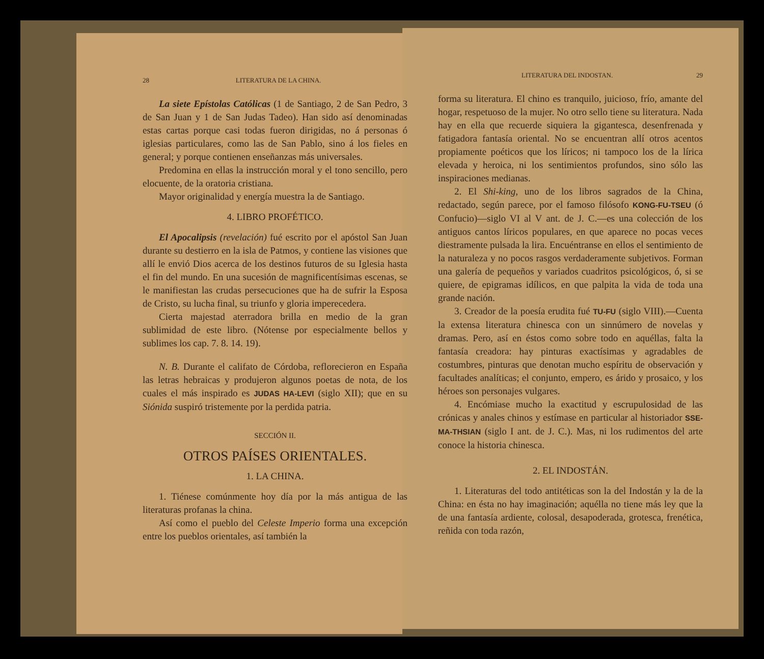28 LITERATURA DE LA CHINA.
La siete Epístolas Católicas (1 de Santiago, 2 de San Pedro, 3 de San Juan y 1 de San Judas Tadeo). Han sido así denominadas estas cartas porque casi todas fueron dirigidas, no á personas ó iglesias particulares, como las de San Pablo, sino á los fieles en general; y porque contienen enseñanzas más universales.
Predomina en ellas la instrucción moral y el tono sencillo, pero elocuente, de la oratoria cristiana.
Mayor originalidad y energía muestra la de Santiago.
4. LIBRO PROFÉTICO.
El Apocalipsis (revelación) fué escrito por el apóstol San Juan durante su destierro en la isla de Patmos, y contiene las visiones que allí le envió Dios acerca de los destinos futuros de su Iglesia hasta el fin del mundo. En una sucesión de magnificentísimas escenas, se le manifiestan las crudas persecuciones que ha de sufrir la Esposa de Cristo, su lucha final, su triunfo y gloria imperecedera.
Cierta majestad aterradora brilla en medio de la gran sublimidad de este libro. (Nótense por especialmente bellos y sublimes los cap. 7. 8. 14. 19).
N. B. Durante el califato de Córdoba, reflorecieron en España las letras hebraicas y produjeron algunos poetas de nota, de los cuales el más inspirado es JUDAS HA-LEVI (siglo XII); que en su Siónida suspiró tristemente por la perdida patria.
SECCIÓN II.
OTROS PAÍSES ORIENTALES.
1. LA CHINA.
1. Tiénese comúnmente hoy día por la más antigua de las literaturas profanas la china.
Así como el pueblo del Celeste Imperio forma una excepción entre los pueblos orientales, así también la
LITERATURA DEL INDOSTAN. 29
forma su literatura. El chino es tranquilo, juicioso, frío, amante del hogar, respetuoso de la mujer. No otro sello tiene su literatura. Nada hay en ella que recuerde siquiera la gigantesca, desenfrenada y fatigadora fantasía oriental. No se encuentran allí otros acentos propiamente poéticos que los líricos; ni tampoco los de la lírica elevada y heroica, ni los sentimientos profundos, sino sólo las inspiraciones medianas.
2. El Shi-king, uno de los libros sagrados de la China, redactado, según parece, por el famoso filósofo KONG-FU-TSEU (ó Confucio)—siglo VI al V ant. de J. C.—es una colección de los antiguos cantos líricos populares, en que aparece no pocas veces diestramente pulsada la lira. Encuéntranse en ellos el sentimiento de la naturaleza y no pocos rasgos verdaderamente subjetivos. Forman una galería de pequeños y variados cuadritos psicológicos, ó, si se quiere, de epigramas idílicos, en que palpita la vida de toda una grande nación.
3. Creador de la poesía erudita fué TU-FU (siglo VIII).—Cuenta la extensa literatura chinesca con un sinnúmero de novelas y dramas. Pero, así en éstos como sobre todo en aquéllas, falta la fantasía creadora: hay pinturas exactísimas y agradables de costumbres, pinturas que denotan mucho espíritu de observación y facultades analíticas; el conjunto, empero, es árido y prosaico, y los héroes son personajes vulgares.
4. Encómiase mucho la exactitud y escrupulosidad de las crónicas y anales chinos y estímase en particular al historiador SSE-MA-THSIAN (siglo I ant. de J. C.). Mas, ni los rudimentos del arte conoce la historia chinesca.
2. EL INDOSTÁN.
1. Literaturas del todo antitéticas son la del Indostán y la de la China: en ésta no hay imaginación; aquélla no tiene más ley que la de una fantasía ardiente, colosal, desapoderada, grotesca, frenética, reñida con toda razón,